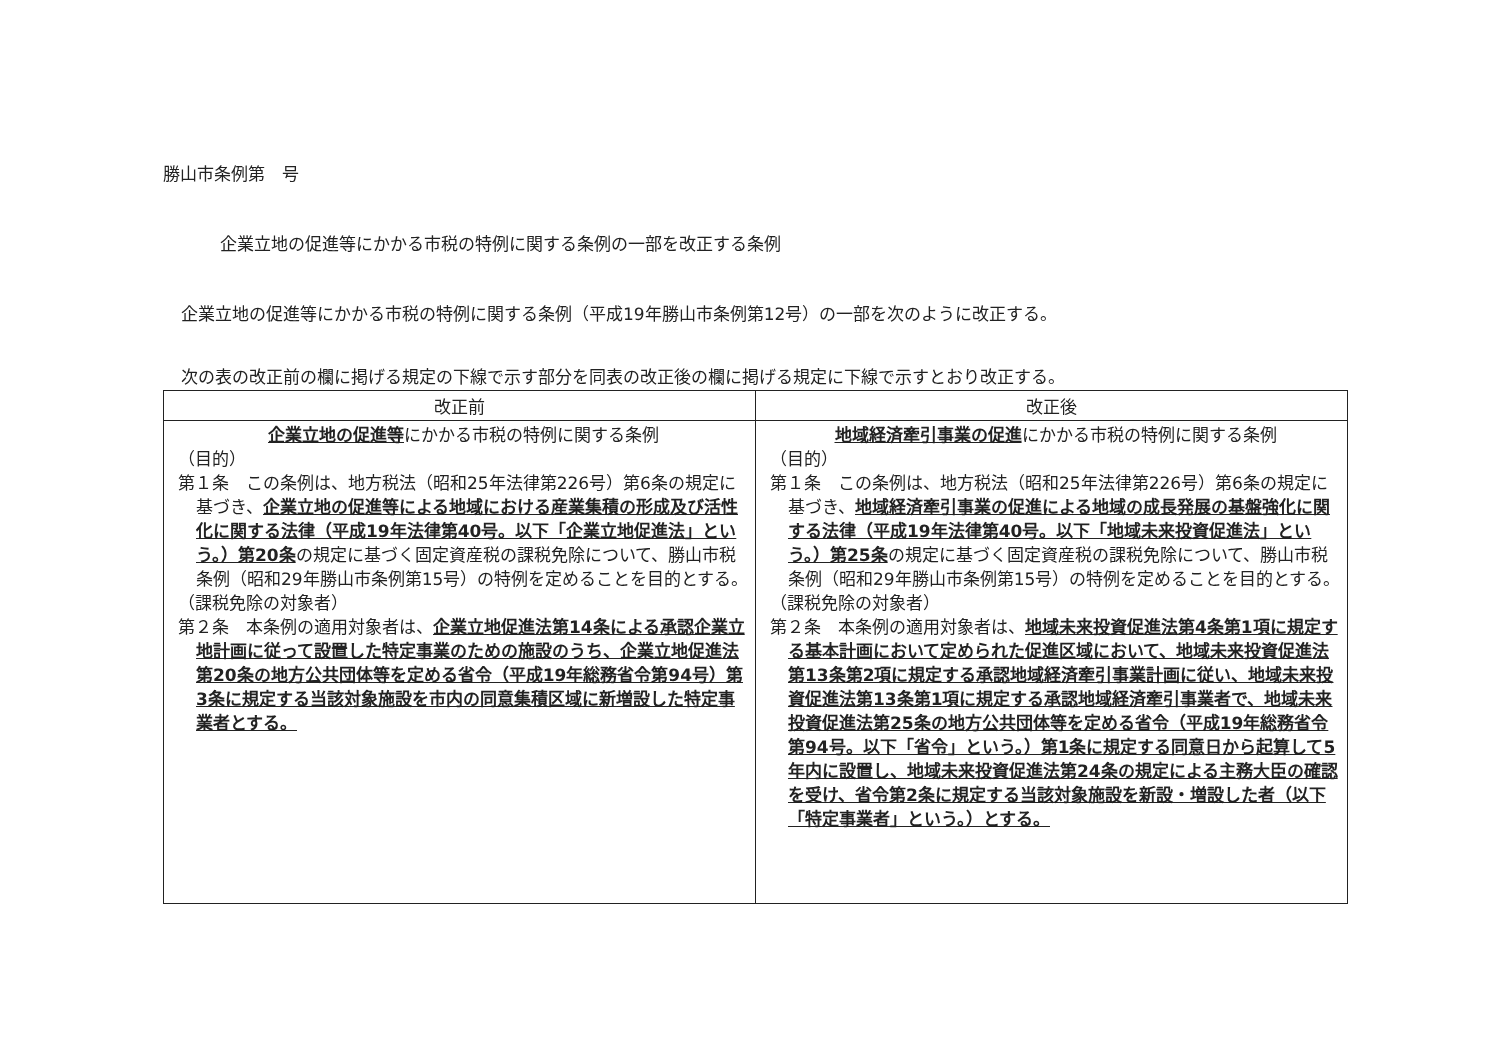勝山市条例第　号
企業立地の促進等にかかる市税の特例に関する条例の一部を改正する条例
企業立地の促進等にかかる市税の特例に関する条例（平成19年勝山市条例第12号）の一部を次のように改正する。
次の表の改正前の欄に掲げる規定の下線で示す部分を同表の改正後の欄に掲げる規定に下線で示すとおり改正する。
| 改正前 | 改正後 |
| --- | --- |
| 企業立地の促進等 にかかる市税の特例に関する条例 （目的） 第１条 この条例は、地方税法（昭和25年法律第226号）第6条の規定に基づき、 企業立地の促進等による地域における産業集積の形成及び活性化に関する法律（平成19年法律第40号。以下「企業立地促進法」という。）第20条 の規定に基づく固定資産税の課税免除について、勝山市税条例（昭和29年勝山市条例第15号）の特例を定めることを目的とする。 （課税免除の対象者） 第２条 本条例の適用対象者は、 企業立地促進法第14条による承認企業立地計画に従って設置した特定事業のための施設のうち、企業立地促進法第20条の地方公共団体等を定める省令（平成19年総務省令第94号）第3条に規定する当該対象施設を市内の同意集積区域に新増設した特定事業者とする。 | 地域経済牽引事業の促進 にかかる市税の特例に関する条例 （目的） 第１条 この条例は、地方税法（昭和25年法律第226号）第6条の規定に基づき、 地域経済牽引事業の促進による地域の成長発展の基盤強化に関する法律（平成19年法律第40号。以下「地域未来投資促進法」という。）第25条 の規定に基づく固定資産税の課税免除について、勝山市税条例（昭和29年勝山市条例第15号）の特例を定めることを目的とする。 （課税免除の対象者） 第２条 本条例の適用対象者は、 地域未来投資促進法第4条第1項に規定する基本計画において定められた促進区域において、地域未来投資促進法第13条第2項に規定する承認地域経済牽引事業計画に従い、地域未来投資促進法第13条第1項に規定する承認地域経済牽引事業者で、地域未来投資促進法第25条の地方公共団体等を定める省令（平成19年総務省令第94号。以下「省令」という。）第1条に規定する同意日から起算して5年内に設置し、地域未来投資促進法第24条の規定による主務大臣の確認を受け、省令第2条に規定する当該対象施設を新設・増設した者（以下「特定事業者」という。）とする。 |